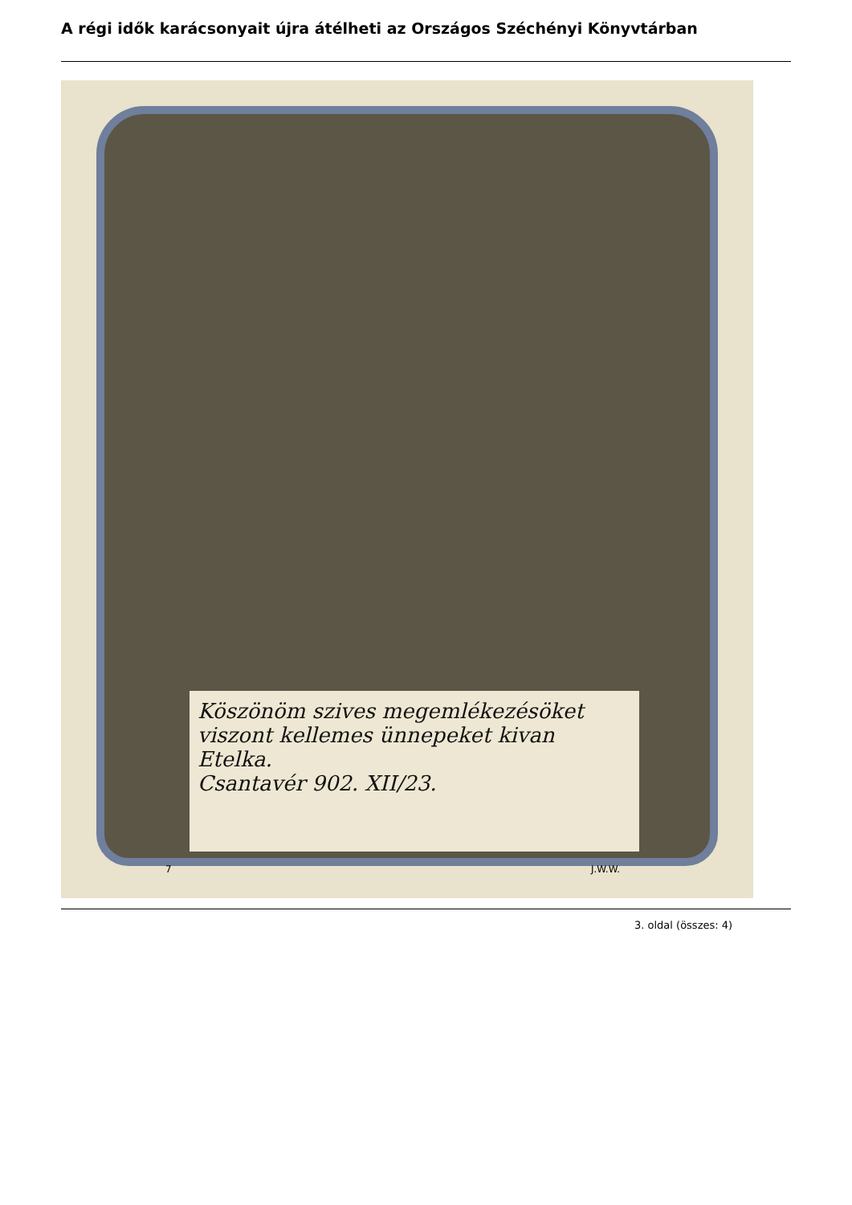A régi idők karácsonyait újra átélheti az Országos Széchényi Könyvtárban
Köszönöm szives megemlékezésöket viszont kellemes ünnepeket kivan Etelka.
Csantavér 902. XII/23.
7 J.W.W.
3. oldal (összes: 4)